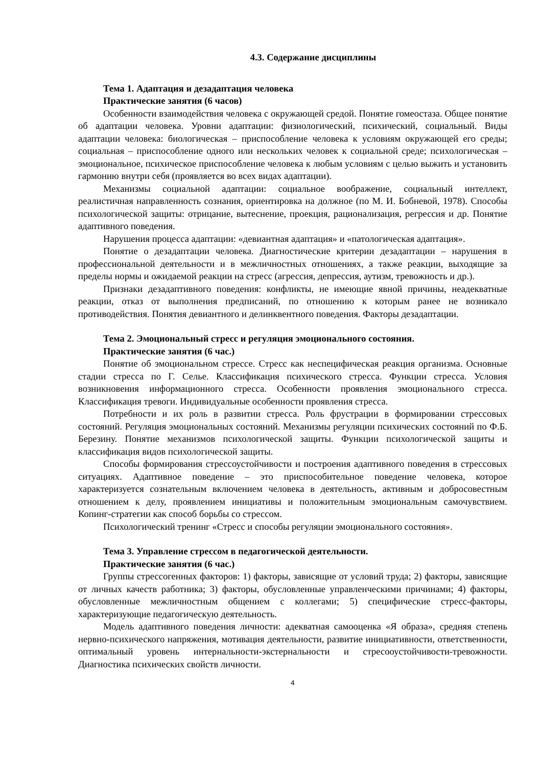4.3. Содержание дисциплины
Тема 1. Адаптация и дезадаптация человека
Практические занятия (6 часов)
Особенности взаимодействия человека с окружающей средой. Понятие гомеостаза. Общее понятие об адаптации человека. Уровни адаптации: физиологический, психический, социальный. Виды адаптации человека: биологическая – приспособление человека к условиям окружающей его среды; социальная – приспособление одного или нескольких человек к социальной среде; психологическая – эмоциональное, психическое приспособление человека к любым условиям с целью выжить и установить гармонию внутри себя (проявляется во всех видах адаптации).
Механизмы социальной адаптации: социальное воображение, социальный интеллект, реалистичная направленность сознания, ориентировка на должное (по М. И. Бобневой, 1978). Способы психологической защиты: отрицание, вытеснение, проекция, рационализация, регрессия и др. Понятие адаптивного поведения.
Нарушения процесса адаптации: «девиантная адаптация» и «патологическая адаптация».
Понятие о дезадаптации человека. Диагностические критерии дезадаптации – нарушения в профессиональной деятельности и в межличностных отношениях, а также реакции, выходящие за пределы нормы и ожидаемой реакции на стресс (агрессия, депрессия, аутизм, тревожность и др.).
Признаки дезадаптивного поведения: конфликты, не имеющие явной причины, неадекватные реакции, отказ от выполнения предписаний, по отношению к которым ранее не возникало противодействия. Понятия девиантного и делинквентного поведения. Факторы дезадаптации.
Тема 2. Эмоциональный стресс и регуляция эмоционального состояния.
Практические занятия (6 час.)
Понятие об эмоциональном стрессе. Стресс как неспецифическая реакция организма. Основные стадии стресса по Г. Селье. Классификация психического стресса. Функции стресса. Условия возникновения информационного стресса. Особенности проявления эмоционального стресса. Классификация тревоги. Индивидуальные особенности проявления стресса.
Потребности и их роль в развитии стресса. Роль фрустрации в формировании стрессовых состояний. Регуляция эмоциональных состояний. Механизмы регуляции психических состояний по Ф.Б. Березину. Понятие механизмов психологической защиты. Функции психологической защиты и классификация видов психологической защиты.
Способы формирования стрессоустойчивости и построения адаптивного поведения в стрессовых ситуациях. Адаптивное поведение – это приспособительное поведение человека, которое характеризуется сознательным включением человека в деятельность, активным и добросовестным отношением к делу, проявлением инициативы и положительным эмоциональным самочувствием. Копинг-стратегии как способ борьбы со стрессом.
Психологический тренинг «Стресс и способы регуляции эмоционального состояния».
Тема 3. Управление стрессом в педагогической деятельности.
Практические занятия (6 час.)
Группы стрессогенных факторов: 1) факторы, зависящие от условий труда; 2) факторы, зависящие от личных качеств работника; 3) факторы, обусловленные управленческими причинами; 4) факторы, обусловленные межличностным общением с коллегами; 5) специфические стресс-факторы, характеризующие педагогическую деятельность.
Модель адаптивного поведения личности: адекватная самооценка «Я образа», средняя степень нервно-психического напряжения, мотивация деятельности, развитие инициативности, ответственности, оптимальный уровень интернальности-экстернальности и стресооустойчивости-тревожности. Диагностика психических свойств личности.
4